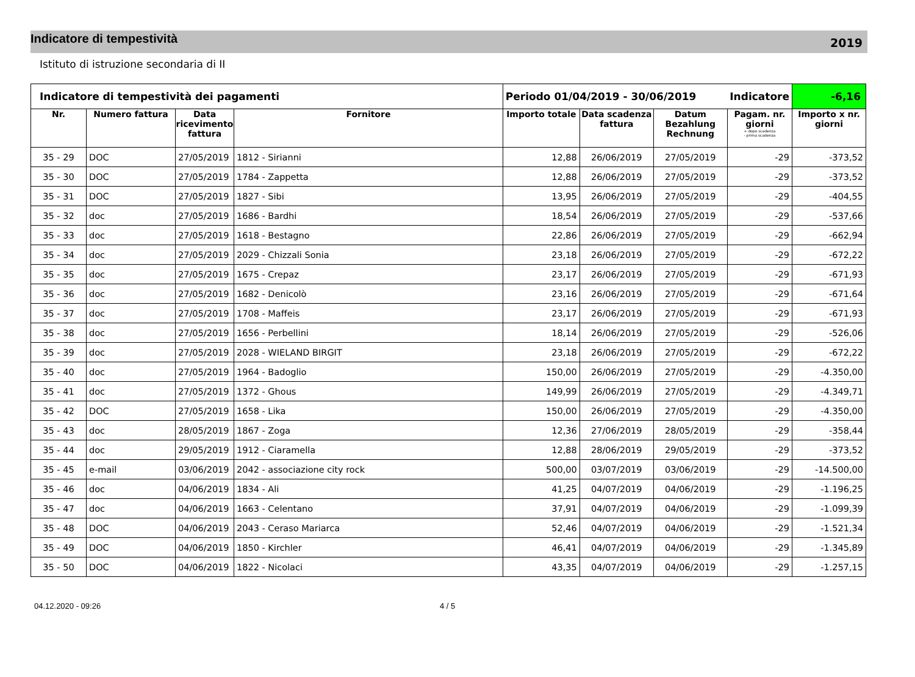Indicatore di tempestività
2019
Istituto di istruzione secondaria di II
| Indicatore di tempestività dei pagamenti | | | | Periodo 01/04/2019 - 30/06/2019 | | | Indicatore | -6,16 |
| Nr. | Numero fattura | Data ricevimento fattura | Fornitore | Importo totale | Data scadenza fattura | Datum Bezahlung Rechnung | Pagam. nr. giorni + dopo scadenza - prima scadenza | Importo x nr. giorni |
| 35 - 29 | DOC | 27/05/2019 | 1812 - Sirianni | 12,88 | 26/06/2019 | 27/05/2019 | -29 | -373,52 |
| 35 - 30 | DOC | 27/05/2019 | 1784 - Zappetta | 12,88 | 26/06/2019 | 27/05/2019 | -29 | -373,52 |
| 35 - 31 | DOC | 27/05/2019 | 1827 - Sibi | 13,95 | 26/06/2019 | 27/05/2019 | -29 | -404,55 |
| 35 - 32 | doc | 27/05/2019 | 1686 - Bardhi | 18,54 | 26/06/2019 | 27/05/2019 | -29 | -537,66 |
| 35 - 33 | doc | 27/05/2019 | 1618 - Bestagno | 22,86 | 26/06/2019 | 27/05/2019 | -29 | -662,94 |
| 35 - 34 | doc | 27/05/2019 | 2029 - Chizzali Sonia | 23,18 | 26/06/2019 | 27/05/2019 | -29 | -672,22 |
| 35 - 35 | doc | 27/05/2019 | 1675 - Crepaz | 23,17 | 26/06/2019 | 27/05/2019 | -29 | -671,93 |
| 35 - 36 | doc | 27/05/2019 | 1682 - Denicolò | 23,16 | 26/06/2019 | 27/05/2019 | -29 | -671,64 |
| 35 - 37 | doc | 27/05/2019 | 1708 - Maffeis | 23,17 | 26/06/2019 | 27/05/2019 | -29 | -671,93 |
| 35 - 38 | doc | 27/05/2019 | 1656 - Perbellini | 18,14 | 26/06/2019 | 27/05/2019 | -29 | -526,06 |
| 35 - 39 | doc | 27/05/2019 | 2028 - WIELAND BIRGIT | 23,18 | 26/06/2019 | 27/05/2019 | -29 | -672,22 |
| 35 - 40 | doc | 27/05/2019 | 1964 - Badoglio | 150,00 | 26/06/2019 | 27/05/2019 | -29 | -4.350,00 |
| 35 - 41 | doc | 27/05/2019 | 1372 - Ghous | 149,99 | 26/06/2019 | 27/05/2019 | -29 | -4.349,71 |
| 35 - 42 | DOC | 27/05/2019 | 1658 - Lika | 150,00 | 26/06/2019 | 27/05/2019 | -29 | -4.350,00 |
| 35 - 43 | doc | 28/05/2019 | 1867 - Zoga | 12,36 | 27/06/2019 | 28/05/2019 | -29 | -358,44 |
| 35 - 44 | doc | 29/05/2019 | 1912 - Ciaramella | 12,88 | 28/06/2019 | 29/05/2019 | -29 | -373,52 |
| 35 - 45 | e-mail | 03/06/2019 | 2042 - associazione city rock | 500,00 | 03/07/2019 | 03/06/2019 | -29 | -14.500,00 |
| 35 - 46 | doc | 04/06/2019 | 1834 - Ali | 41,25 | 04/07/2019 | 04/06/2019 | -29 | -1.196,25 |
| 35 - 47 | doc | 04/06/2019 | 1663 - Celentano | 37,91 | 04/07/2019 | 04/06/2019 | -29 | -1.099,39 |
| 35 - 48 | DOC | 04/06/2019 | 2043 - Ceraso Mariarca | 52,46 | 04/07/2019 | 04/06/2019 | -29 | -1.521,34 |
| 35 - 49 | DOC | 04/06/2019 | 1850 - Kirchler | 46,41 | 04/07/2019 | 04/06/2019 | -29 | -1.345,89 |
| 35 - 50 | DOC | 04/06/2019 | 1822 - Nicolaci | 43,35 | 04/07/2019 | 04/06/2019 | -29 | -1.257,15 |
04.12.2020 - 09:26 4 / 5